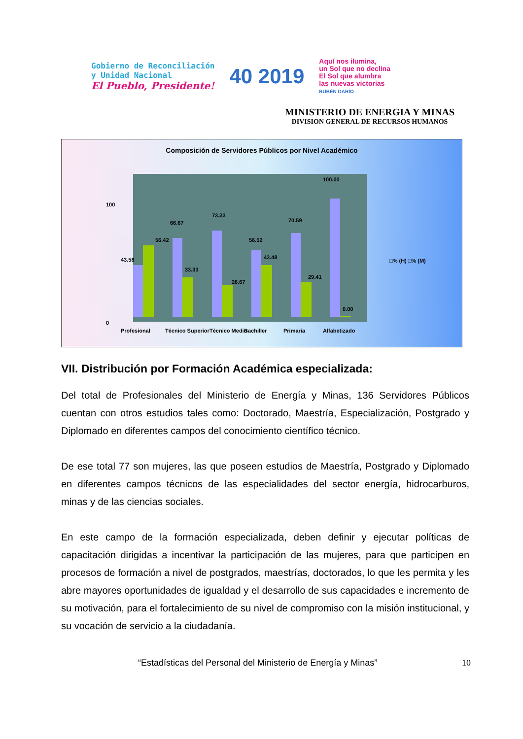Gobierno de Reconciliación
y Unidad Nacional
El Pueblo, Presidente!
40 2019
Aquí nos ilumina,
un Sol que no declina
El Sol que alumbra
las nuevas victorias
RUBÉN DARÍO
MINISTERIO DE ENERGIA Y MINAS
DIVISION GENERAL DE RECURSOS HUMANOS
Composición de Servidores Públicos por Nivel Académico
100
0
43.58
56.42
66.67
33.33
73.33
26.67
56.52
43.48
70.59
29.41
100.00
0.00
Profesional
Técnico Superior
Técnico Medio
Bachiller
Primaria
Alfabetizado
□% (H) □% (M)
VII. Distribución por Formación Académica especializada:
Del total de Profesionales del Ministerio de Energía y Minas, 136 Servidores Públicos cuentan con otros estudios tales como: Doctorado, Maestría, Especialización, Postgrado y Diplomado en diferentes campos del conocimiento científico técnico.
De ese total 77 son mujeres, las que poseen estudios de Maestría, Postgrado y Diplomado en diferentes campos técnicos de las especialidades del sector energía, hidrocarburos, minas y de las ciencias sociales.
En este campo de la formación especializada, deben definir y ejecutar políticas de capacitación dirigidas a incentivar la participación de las mujeres, para que participen en procesos de formación a nivel de postgrados, maestrías, doctorados, lo que les permita y les abre mayores oportunidades de igualdad y el desarrollo de sus capacidades e incremento de su motivación, para el fortalecimiento de su nivel de compromiso con la misión institucional, y su vocación de servicio a la ciudadanía.
“Estadísticas del Personal del Ministerio de Energía y Minas” 10